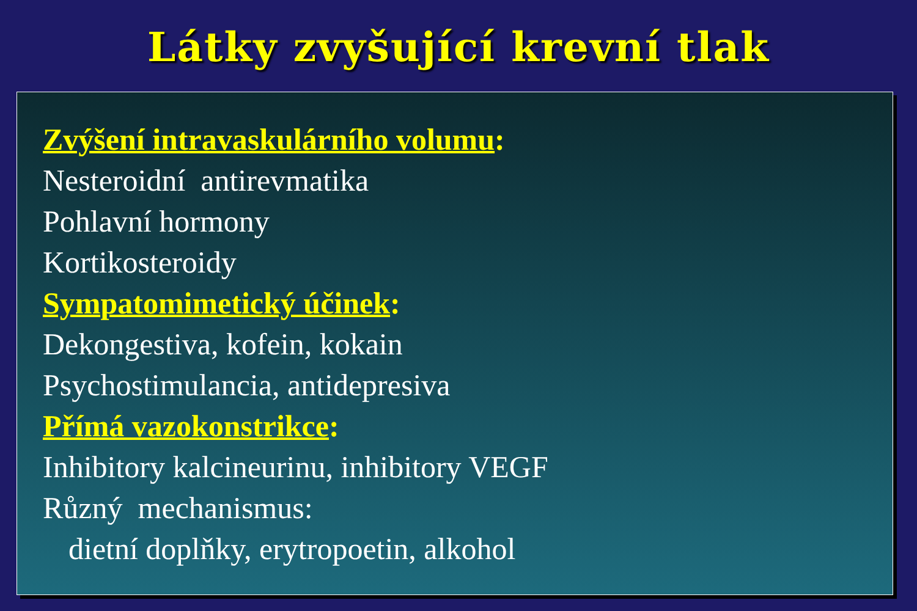Látky zvyšující krevní tlak
Zvýšení intravaskulárního volumu:
Nesteroidní antirevmatika
Pohlavní hormony
Kortikosteroidy
Sympatomimetický účinek:
Dekongestiva, kofein, kokain
Psychostimulancia, antidepresiva
Přímá vazokonstrikce:
Inhibitory kalcineurinu, inhibitory VEGF
Různý mechanismus:
dietní doplňky, erytropoetin, alkohol